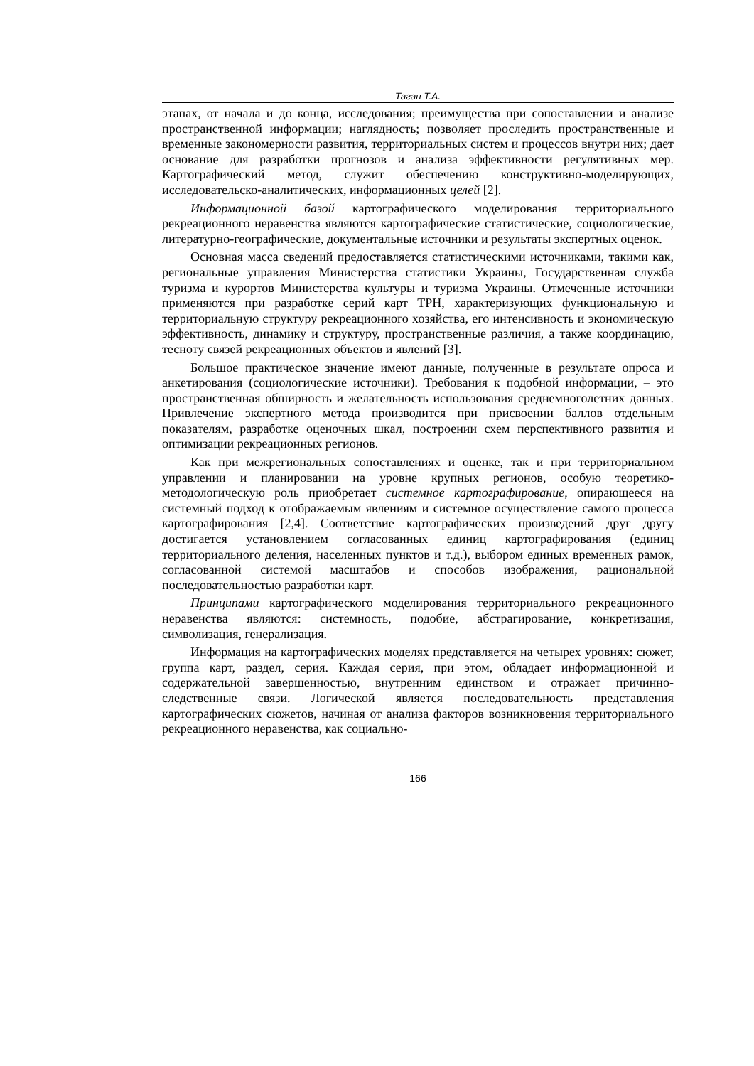Таган Т.А.
этапах, от начала и до конца, исследования; преимущества при сопоставлении и анализе пространственной информации; наглядность; позволяет проследить пространственные и временные закономерности развития, территориальных систем и процессов внутри них; дает основание для разработки прогнозов и анализа эффективности регулятивных мер. Картографический метод, служит обеспечению конструктивно-моделирующих, исследовательско-аналитических, информационных целей [2].
Информационной базой картографического моделирования территориального рекреационного неравенства являются картографические статистические, социологические, литературно-географические, документальные источники и результаты экспертных оценок.
Основная масса сведений предоставляется статистическими источниками, такими как, региональные управления Министерства статистики Украины, Государственная служба туризма и курортов Министерства культуры и туризма Украины. Отмеченные источники применяются при разработке серий карт ТРН, характеризующих функциональную и территориальную структуру рекреационного хозяйства, его интенсивность и экономическую эффективность, динамику и структуру, пространственные различия, а также координацию, тесноту связей рекреационных объектов и явлений [3].
Большое практическое значение имеют данные, полученные в результате опроса и анкетирования (социологические источники). Требования к подобной информации, – это пространственная обширность и желательность использования среднемноголетних данных. Привлечение экспертного метода производится при присвоении баллов отдельным показателям, разработке оценочных шкал, построении схем перспективного развития и оптимизации рекреационных регионов.
Как при межрегиональных сопоставлениях и оценке, так и при территориальном управлении и планировании на уровне крупных регионов, особую теоретико-методологическую роль приобретает системное картографирование, опирающееся на системный подход к отображаемым явлениям и системное осуществление самого процесса картографирования [2,4]. Соответствие картографических произведений друг другу достигается установлением согласованных единиц картографирования (единиц территориального деления, населенных пунктов и т.д.), выбором единых временных рамок, согласованной системой масштабов и способов изображения, рациональной последовательностью разработки карт.
Принципами картографического моделирования территориального рекреационного неравенства являются: системность, подобие, абстрагирование, конкретизация, символизация, генерализация.
Информация на картографических моделях представляется на четырех уровнях: сюжет, группа карт, раздел, серия. Каждая серия, при этом, обладает информационной и содержательной завершенностью, внутренним единством и отражает причинно-следственные связи. Логической является последовательность представления картографических сюжетов, начиная от анализа факторов возникновения территориального рекреационного неравенства, как социально-
166